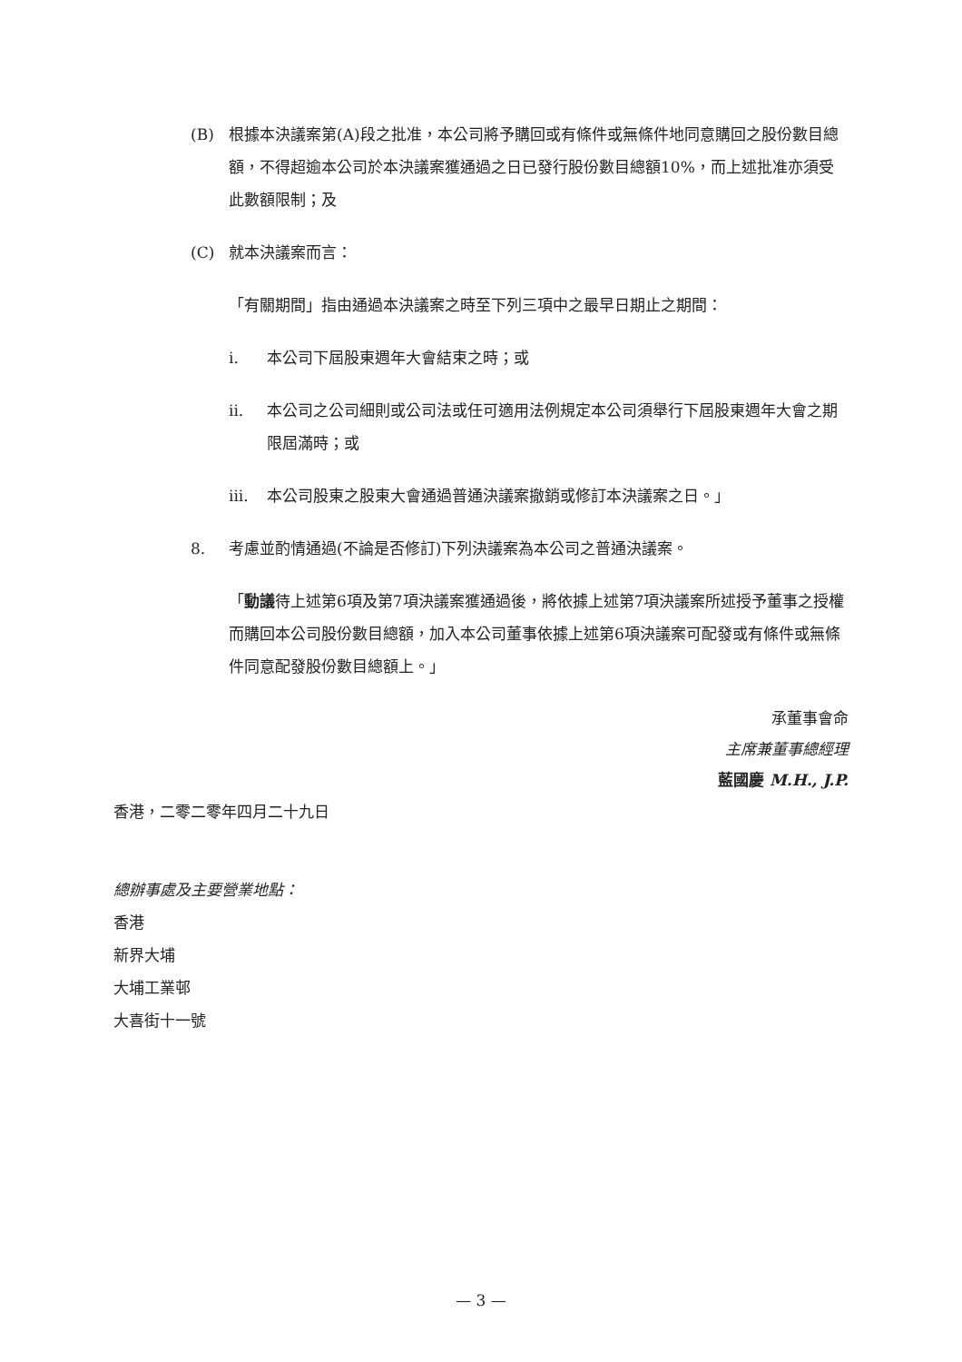(B) 根據本決議案第(A)段之批准，本公司將予購回或有條件或無條件地同意購回之股份數目總額，不得超逾本公司於本決議案獲通過之日已發行股份數目總額10%，而上述批准亦須受此數額限制；及
(C) 就本決議案而言：
「有關期間」指由通過本決議案之時至下列三項中之最早日期止之期間：
i. 本公司下屆股東週年大會結束之時；或
ii. 本公司之公司細則或公司法或任可適用法例規定本公司須舉行下屆股東週年大會之期限屆滿時；或
iii. 本公司股東之股東大會通過普通決議案撤銷或修訂本決議案之日。」
8. 考慮並酌情通過(不論是否修訂)下列決議案為本公司之普通決議案。
「動議待上述第6項及第7項決議案獲通過後，將依據上述第7項決議案所述授予董事之授權而購回本公司股份數目總額，加入本公司董事依據上述第6項決議案可配發或有條件或無條件同意配發股份數目總額上。」
承董事會命
主席兼董事總經理
藍國慶 M.H., J.P.
香港，二零二零年四月二十九日
總辦事處及主要營業地點：
香港
新界大埔
大埔工業邨
大喜街十一號
— 3 —